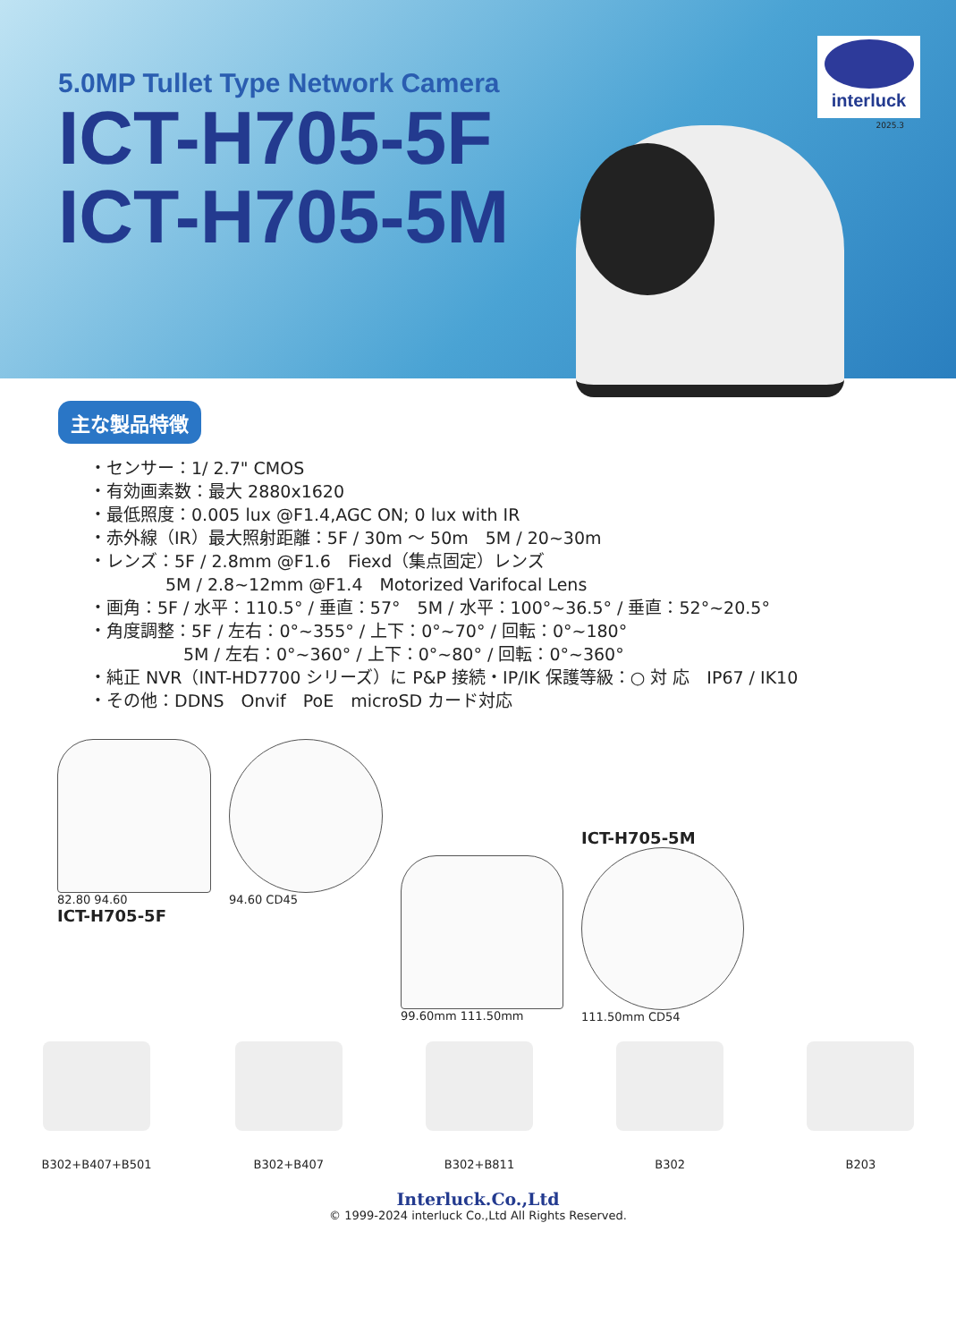5.0MP Tullet Type Network Camera
ICT-H705-5F
ICT-H705-5M
interluck
2025.3
主な製品特徴
・センサー：1/ 2.7" CMOS
・有効画素数：最大 2880x1620
・最低照度：0.005 lux @F1.4,AGC ON; 0 lux with IR
・赤外線（IR）最大照射距離：5F / 30m ～ 50m　5M / 20~30m
・レンズ：5F / 2.8mm @F1.6　Fiexd（集点固定）レンズ
5M / 2.8~12mm @F1.4　Motorized Varifocal Lens
・画角：5F / 水平：110.5° / 垂直：57°　5M / 水平：100°~36.5° / 垂直：52°~20.5°
・角度調整：5F / 左右：0°~355° / 上下：0°~70° / 回転：0°~180°
5M / 左右：0°~360° / 上下：0°~80° / 回転：0°~360°
・純正 NVR（INT-HD7700 シリーズ）に P&P 接続・IP/IK 保護等級：○ 対 応　IP67 / IK10
・その他：DDNS　Onvif　PoE　microSD カード対応
82.80 94.60
ICT-H705-5F
94.60 CD45
99.60mm 111.50mm
ICT-H705-5M
111.50mm CD54
B302+B407+B501 B302+B407 B302+B811 B302 B203
Interluck.Co.,Ltd
© 1999-2024 interluck Co.,Ltd All Rights Reserved.